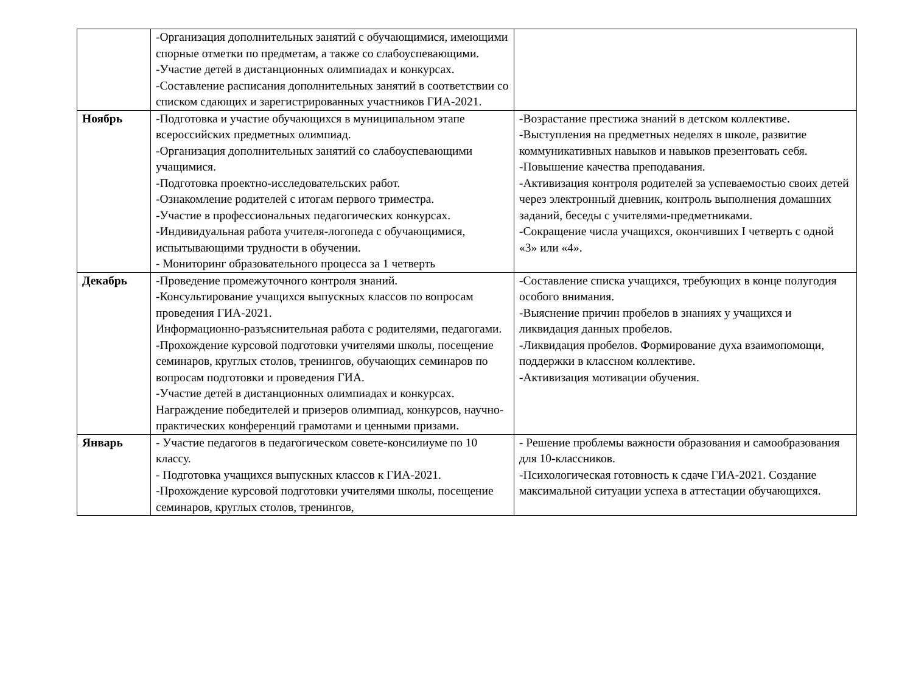| | -Организация дополнительных занятий с обучающимися, имеющими спорные отметки по предметам, а также со слабоуспевающими. -Участие детей в дистанционных олимпиадах и конкурсах. -Составление расписания дополнительных занятий в соответствии со списком сдающих и зарегистрированных участников ГИА-2021. | |
| Ноябрь | -Подготовка и участие обучающихся в муниципальном этапе всероссийских предметных олимпиад. -Организация дополнительных занятий со слабоуспевающими учащимися. -Подготовка проектно-исследовательских работ. -Ознакомление родителей с итогам первого триместра. -Участие в профессиональных педагогических конкурсах. -Индивидуальная работа учителя-логопеда с обучающимися, испытывающими трудности в обучении. - Мониторинг образовательного процесса за 1 четверть | -Возрастание престижа знаний в детском коллективе. -Выступления на предметных неделях в школе, развитие коммуникативных навыков и навыков презентовать себя. -Повышение качества преподавания. -Активизация контроля родителей за успеваемостью своих детей через электронный дневник, контроль выполнения домашних заданий, беседы с учителями-предметниками. -Сокращение числа учащихся, окончивших I четверть с одной «3» или «4». |
| Декабрь | -Проведение промежуточного контроля знаний. -Консультирование учащихся выпускных классов по вопросам проведения ГИА-2021. Информационно-разъяснительная работа с родителями, педагогами. -Прохождение курсовой подготовки учителями школы, посещение семинаров, круглых столов, тренингов, обучающих семинаров по вопросам подготовки и проведения ГИА. -Участие детей в дистанционных олимпиадах и конкурсах. Награждение победителей и призеров олимпиад, конкурсов, научно-практических конференций грамотами и ценными призами. | -Составление списка учащихся, требующих в конце полугодия особого внимания. -Выяснение причин пробелов в знаниях у учащихся и ликвидация данных пробелов. -Ликвидация пробелов. Формирование духа взаимопомощи, поддержки в классном коллективе. -Активизация мотивации обучения. |
| Январь | - Участие педагогов в педагогическом совете-консилиуме по 10 классу. - Подготовка учащихся выпускных классов к ГИА-2021. -Прохождение курсовой подготовки учителями школы, посещение семинаров, круглых столов, тренингов, | - Решение проблемы важности образования и самообразования для 10-классников. -Психологическая готовность к сдаче ГИА-2021. Создание максимальной ситуации успеха в аттестации обучающихся. |